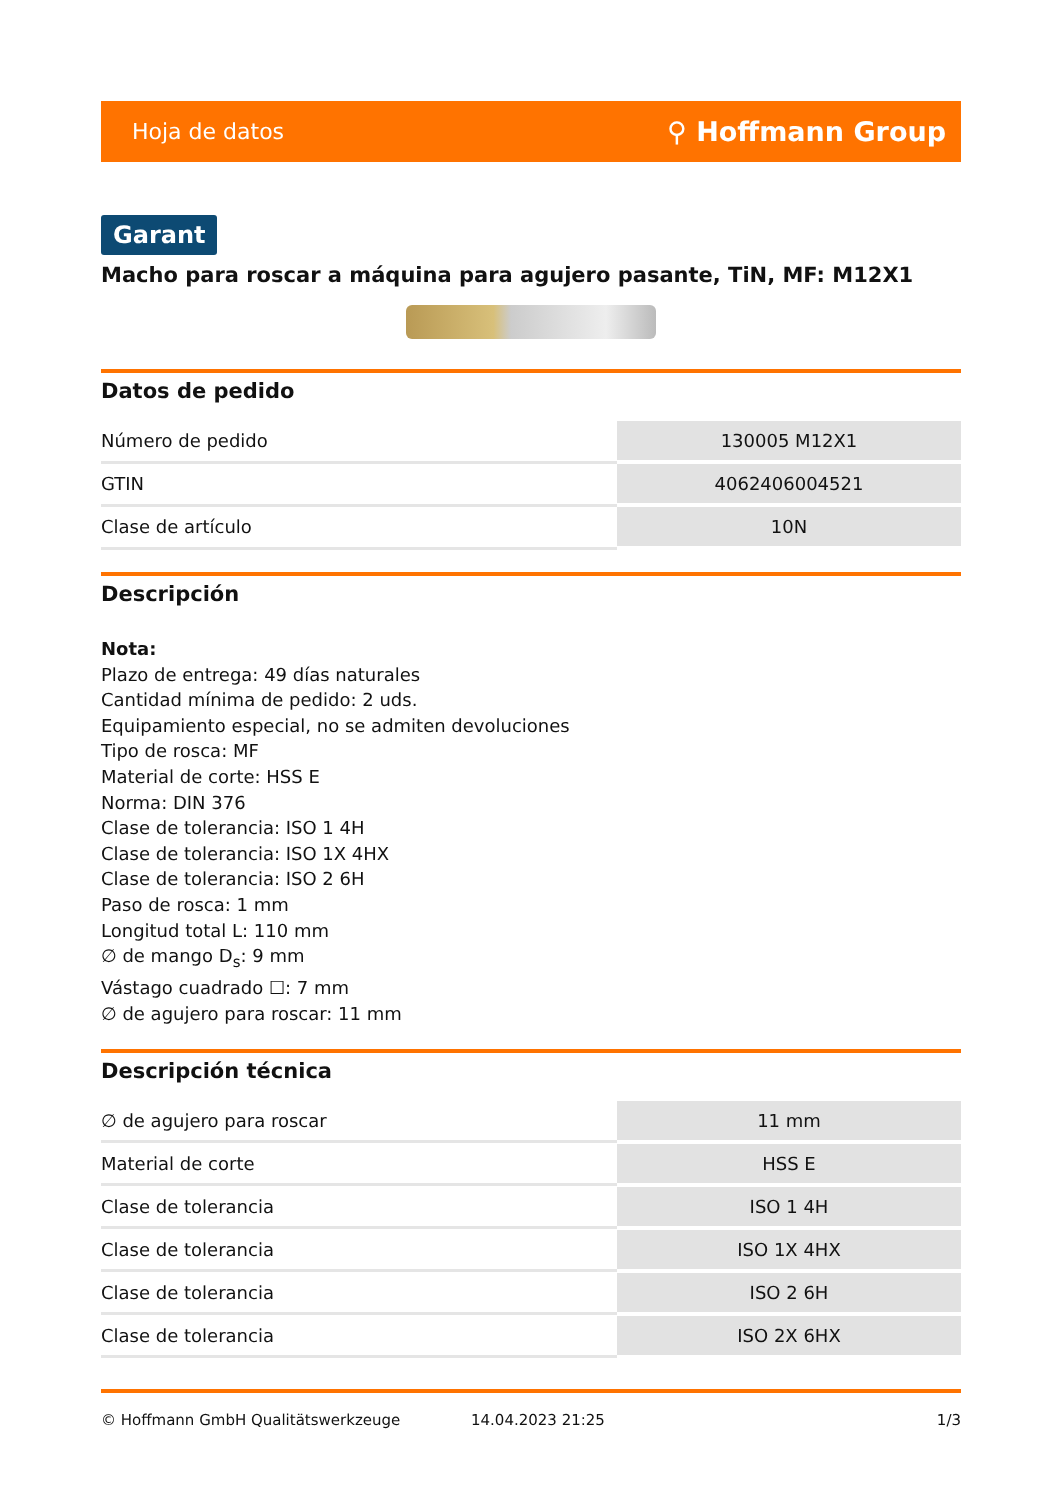Hoja de datos ⚲ Hoffmann Group
Garant
Macho para roscar a máquina para agujero pasante, TiN, MF: M12X1
Datos de pedido
| Número de pedido | 130005 M12X1 |
| GTIN | 4062406004521 |
| Clase de artículo | 10N |
Descripción
Nota:
Plazo de entrega: 49 días naturales
Cantidad mínima de pedido: 2 uds.
Equipamiento especial, no se admiten devoluciones
Tipo de rosca: MF
Material de corte: HSS E
Norma: DIN 376
Clase de tolerancia: ISO 1 4H
Clase de tolerancia: ISO 1X 4HX
Clase de tolerancia: ISO 2 6H
Paso de rosca: 1 mm
Longitud total L: 110 mm
∅ de mango D<sub>s</sub>: 9 mm
Vástago cuadrado ☐: 7 mm
∅ de agujero para roscar: 11 mm
Descripción técnica
| ∅ de agujero para roscar | 11 mm |
| Material de corte | HSS E |
| Clase de tolerancia | ISO 1 4H |
| Clase de tolerancia | ISO 1X 4HX |
| Clase de tolerancia | ISO 2 6H |
| Clase de tolerancia | ISO 2X 6HX |
© Hoffmann GmbH Qualitätswerkzeuge 14.04.2023 21:25 1/3